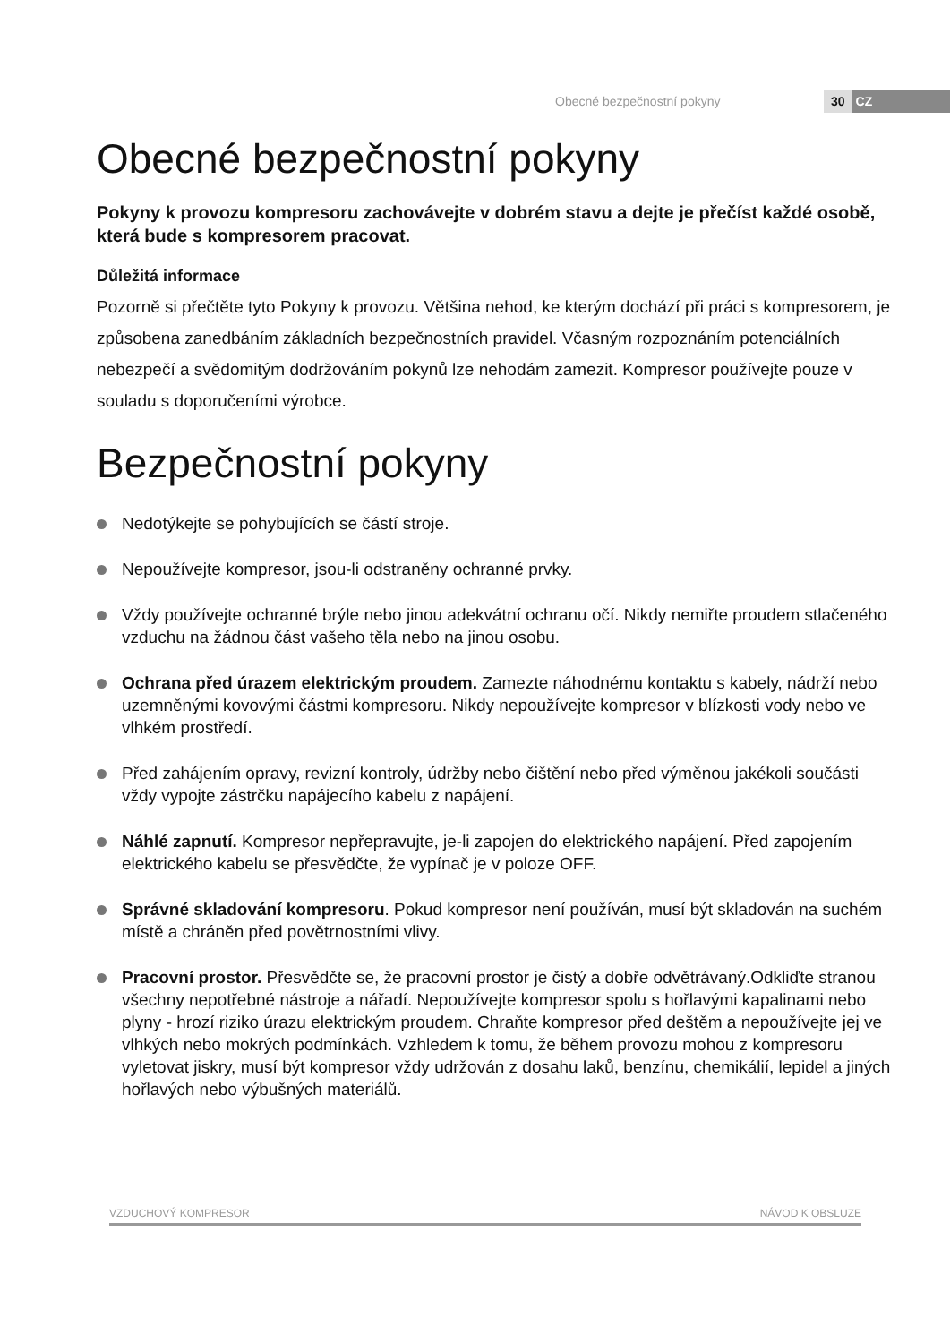Obecné bezpečnostní pokyny 30 CZ
Obecné bezpečnostní pokyny
Pokyny k provozu kompresoru zachovávejte v dobrém stavu a dejte je přečíst každé osobě, která bude s kompresorem pracovat.
Důležitá informace
Pozorně si přečtěte tyto Pokyny k provozu. Většina nehod, ke kterým dochází při práci s kompresorem, je způsobena zanedbáním základních bezpečnostních pravidel. Včasným rozpoznáním potenciálních nebezpečí a svědomitým dodržováním pokynů lze nehodám zamezit. Kompresor používejte pouze v souladu s doporučeními výrobce.
Bezpečnostní pokyny
Nedotýkejte se pohybujících se částí stroje.
Nepoužívejte kompresor, jsou-li odstraněny ochranné prvky.
Vždy používejte ochranné brýle nebo jinou adekvátní ochranu očí. Nikdy nemiřte proudem stlačeného vzduchu na žádnou část vašeho těla nebo na jinou osobu.
Ochrana před úrazem elektrickým proudem. Zamezte náhodnému kontaktu s kabely, nádrží nebo uzemněnými kovovými částmi kompresoru. Nikdy nepoužívejte kompresor v blízkosti vody nebo ve vlhkém prostředí.
Před zahájením opravy, revizní kontroly, údržby nebo čištění nebo před výměnou jakékoli součásti vždy vypojte zástrčku napájecího kabelu z napájení.
Náhlé zapnutí. Kompresor nepřepravujte, je-li zapojen do elektrického napájení. Před zapojením elektrického kabelu se přesvědčte, že vypínač je v poloze OFF.
Správné skladování kompresoru. Pokud kompresor není používán, musí být skladován na suchém místě a chráněn před povětrnostními vlivy.
Pracovní prostor. Přesvědčte se, že pracovní prostor je čistý a dobře odvětrávaný.Odkliďte stranou všechny nepotřebné nástroje a nářadí. Nepoužívejte kompresor spolu s hořlavými kapalinami nebo plyny - hrozí riziko úrazu elektrickým proudem. Chraňte kompresor před deštěm a nepoužívejte jej ve vlhkých nebo mokrých podmínkách. Vzhledem k tomu, že během provozu mohou z kompresoru vyletovat jiskry, musí být kompresor vždy udržován z dosahu laků, benzínu, chemikálií, lepidel a jiných hořlavých nebo výbušných materiálů.
VZDUCHOVÝ KOMPRESOR NÁVOD K OBSLUZE